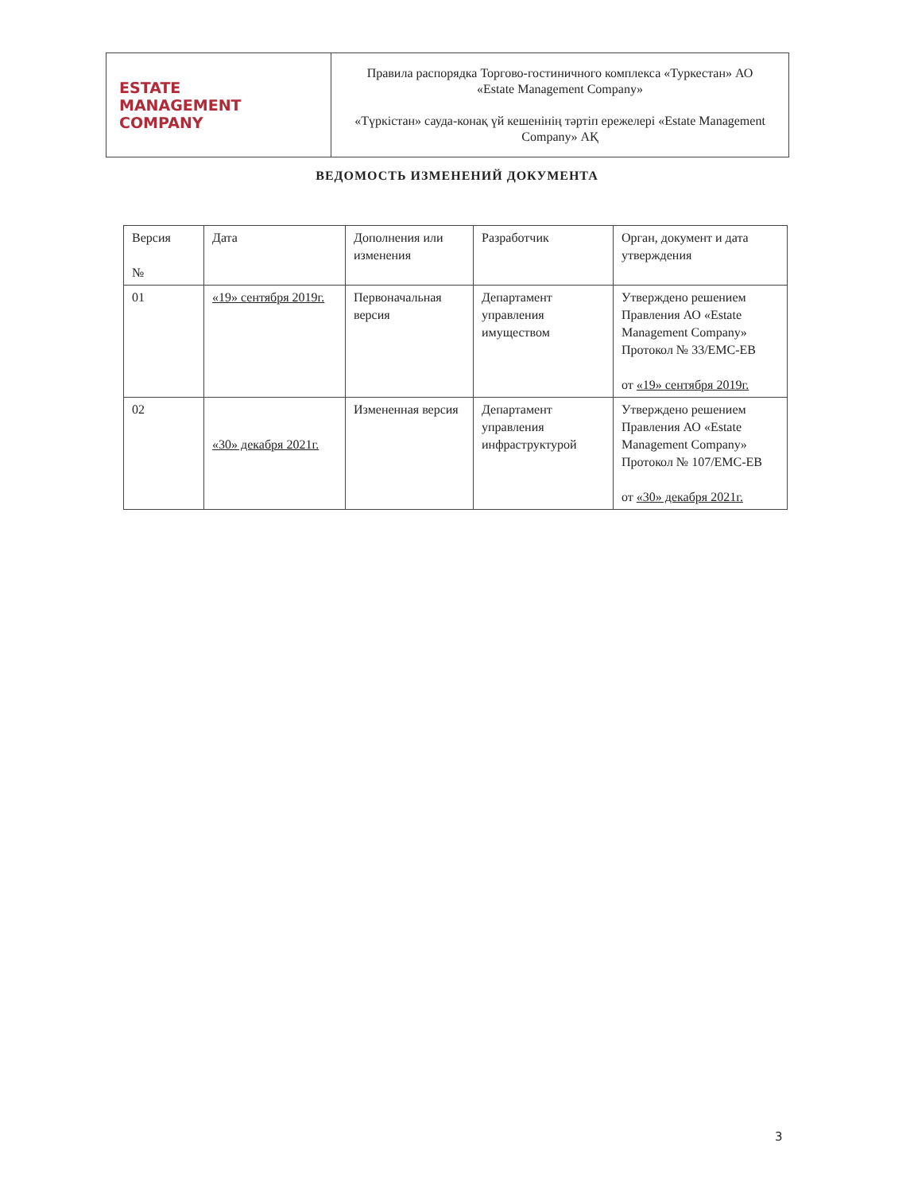| ESTATE MANAGEMENT COMPANY | Правила распорядка Торгово-гостиничного комплекса «Туркестан» АО «Estate Management Company» «Түркістан» сауда-конақ үй кешенінің тәртіп ережелері «Estate Management Company» АҚ |
ВЕДОМОСТЬ ИЗМЕНЕНИЙ ДОКУМЕНТА
| Версия № | Дата | Дополнения или изменения | Разработчик | Орган, документ и дата утверждения |
| --- | --- | --- | --- | --- |
| 01 | «19» сентября 2019г. | Первоначальная версия | Департамент управления имуществом | Утверждено решением Правления АО «Estate Management Company» Протокол № 33/EMC-EB от «19» сентября 2019г. |
| 02 | «30» декабря 2021г. | Измененная версия | Департамент управления инфраструктурой | Утверждено решением Правления АО «Estate Management Company» Протокол № 107/EMC-EB от «30» декабря 2021г. |
3